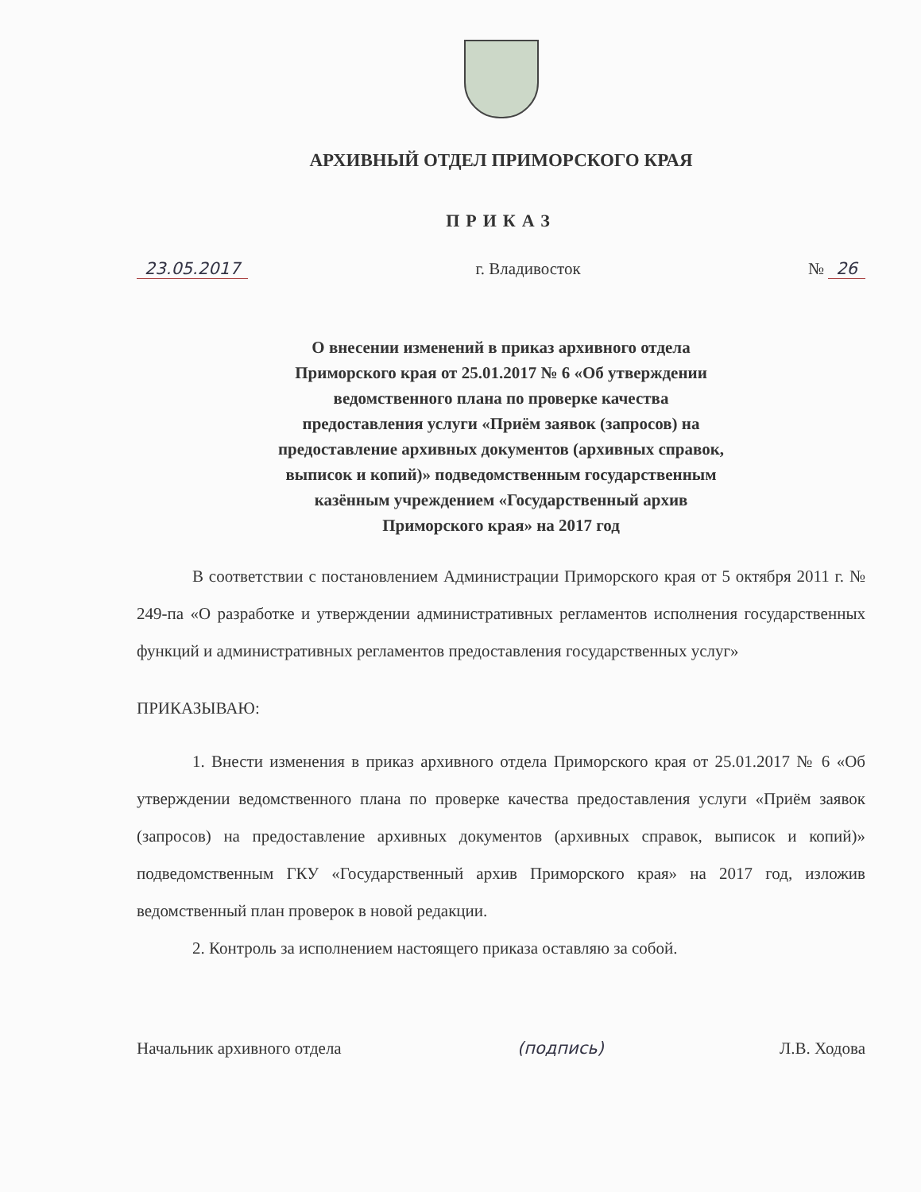АРХИВНЫЙ ОТДЕЛ ПРИМОРСКОГО КРАЯ
ПРИКАЗ
23.05.2017 г. Владивосток № 26
О внесении изменений в приказ архивного отдела
Приморского края от 25.01.2017 № 6 «Об утверждении
ведомственного плана по проверке качества
предоставления услуги «Приём заявок (запросов) на
предоставление архивных документов (архивных справок,
выписок и копий)» подведомственным государственным
казённым учреждением «Государственный архив
Приморского края» на 2017 год
В соответствии с постановлением Администрации Приморского края от 5 октября 2011 г. № 249-па «О разработке и утверждении административных регламентов исполнения государственных функций и административных регламентов предоставления государственных услуг»
ПРИКАЗЫВАЮ:
1. Внести изменения в приказ архивного отдела Приморского края от 25.01.2017 № 6 «Об утверждении ведомственного плана по проверке качества предоставления услуги «Приём заявок (запросов) на предоставление архивных документов (архивных справок, выписок и копий)» подведомственным ГКУ «Государственный архив Приморского края» на 2017 год, изложив ведомственный план проверок в новой редакции.
2. Контроль за исполнением настоящего приказа оставляю за собой.
Начальник архивного отдела (подпись) Л.В. Ходова